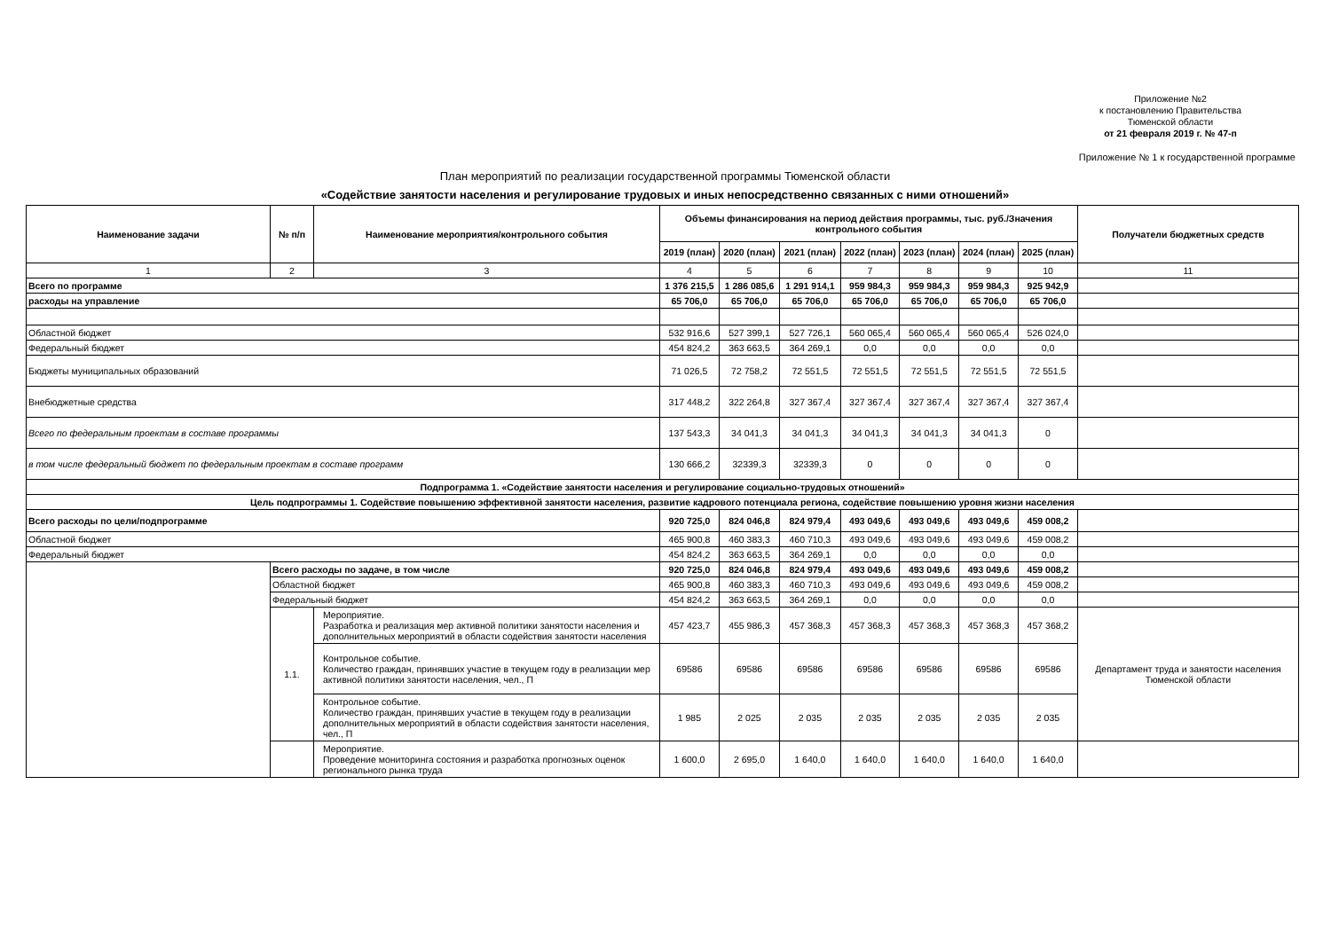Приложение №2
к постановлению Правительства
Тюменской области
от 21 февраля 2019 г. № 47-п
Приложение № 1 к государственной программе
План мероприятий по реализации государственной программы Тюменской области
«Содействие занятости населения и регулирование трудовых и иных непосредственно связанных с ними отношений»
| Наименование задачи | № п/п | Наименование мероприятия/контрольного события | Объемы финансирования на период действия программы, тыс. руб./Значения контрольного события | | | | | | | Получатели бюджетных средств |
| --- | --- | --- | --- | --- | --- | --- | --- | --- | --- | --- |
| | | | 2019 (план) | 2020 (план) | 2021 (план) | 2022 (план) | 2023 (план) | 2024 (план) | 2025 (план) | |
| 1 | 2 | 3 | 4 | 5 | 6 | 7 | 8 | 9 | 10 | 11 |
| Всего по программе | | | 1 376 215,5 | 1 286 085,6 | 1 291 914,1 | 959 984,3 | 959 984,3 | 959 984,3 | 925 942,9 | |
| расходы на управление | | | 65 706,0 | 65 706,0 | 65 706,0 | 65 706,0 | 65 706,0 | 65 706,0 | 65 706,0 | |
| Областной бюджет | | | 532 916,6 | 527 399,1 | 527 726,1 | 560 065,4 | 560 065,4 | 560 065,4 | 526 024,0 | |
| Федеральный бюджет | | | 454 824,2 | 363 663,5 | 364 269,1 | 0,0 | 0,0 | 0,0 | 0,0 | |
| Бюджеты муниципальных образований | | | 71 026,5 | 72 758,2 | 72 551,5 | 72 551,5 | 72 551,5 | 72 551,5 | 72 551,5 | |
| Внебюджетные средства | | | 317 448,2 | 322 264,8 | 327 367,4 | 327 367,4 | 327 367,4 | 327 367,4 | 327 367,4 | |
| Всего по федеральным проектам в составе программы | | | 137 543,3 | 34 041,3 | 34 041,3 | 34 041,3 | 34 041,3 | 34 041,3 | 0 | |
| в том числе федеральный бюджет по федеральным проектам в составе программ | | | 130 666,2 | 32339,3 | 32339,3 | 0 | 0 | 0 | 0 | |
| Подпрограмма 1. «Содействие занятости населения и регулирование социально-трудовых отношений» | | | | | | | | | | |
| Цель подпрограммы 1. Содействие повышению эффективной занятости населения, развитие кадрового потенциала региона, содействие повышению уровня жизни населения | | | | | | | | | | |
| Всего расходы по цели/подпрограмме | | | 920 725,0 | 824 046,8 | 824 979,4 | 493 049,6 | 493 049,6 | 493 049,6 | 459 008,2 | |
| Областной бюджет | | | 465 900,8 | 460 383,3 | 460 710,3 | 493 049,6 | 493 049,6 | 493 049,6 | 459 008,2 | |
| Федеральный бюджет | | | 454 824,2 | 363 663,5 | 364 269,1 | 0,0 | 0,0 | 0,0 | 0,0 | |
| | Всего расходы по задаче, в том числе | | 920 725,0 | 824 046,8 | 824 979,4 | 493 049,6 | 493 049,6 | 493 049,6 | 459 008,2 | |
| | Областной бюджет | | 465 900,8 | 460 383,3 | 460 710,3 | 493 049,6 | 493 049,6 | 493 049,6 | 459 008,2 | |
| | Федеральный бюджет | | 454 824,2 | 363 663,5 | 364 269,1 | 0,0 | 0,0 | 0,0 | 0,0 | |
| | 1.1. | Мероприятие. Разработка и реализация мер активной политики занятости населения и дополнительных мероприятий в области содействия занятости населения | 457 423,7 | 455 986,3 | 457 368,3 | 457 368,3 | 457 368,3 | 457 368,3 | 457 368,2 | Департамент труда и занятости населения Тюменской области |
| | | Контрольное событие. Количество граждан, принявших участие в текущем году в реализации мер активной политики занятости населения, чел., П | 69586 | 69586 | 69586 | 69586 | 69586 | 69586 | 69586 | |
| | | Контрольное событие. Количество граждан, принявших участие в текущем году в реализации дополнительных мероприятий в области содействия занятости населения, чел., П | 1 985 | 2 025 | 2 035 | 2 035 | 2 035 | 2 035 | 2 035 | |
| | | Мероприятие. Проведение мониторинга состояния и разработка прогнозных оценок регионального рынка труда | 1 600,0 | 2 695,0 | 1 640,0 | 1 640,0 | 1 640,0 | 1 640,0 | 1 640,0 | |